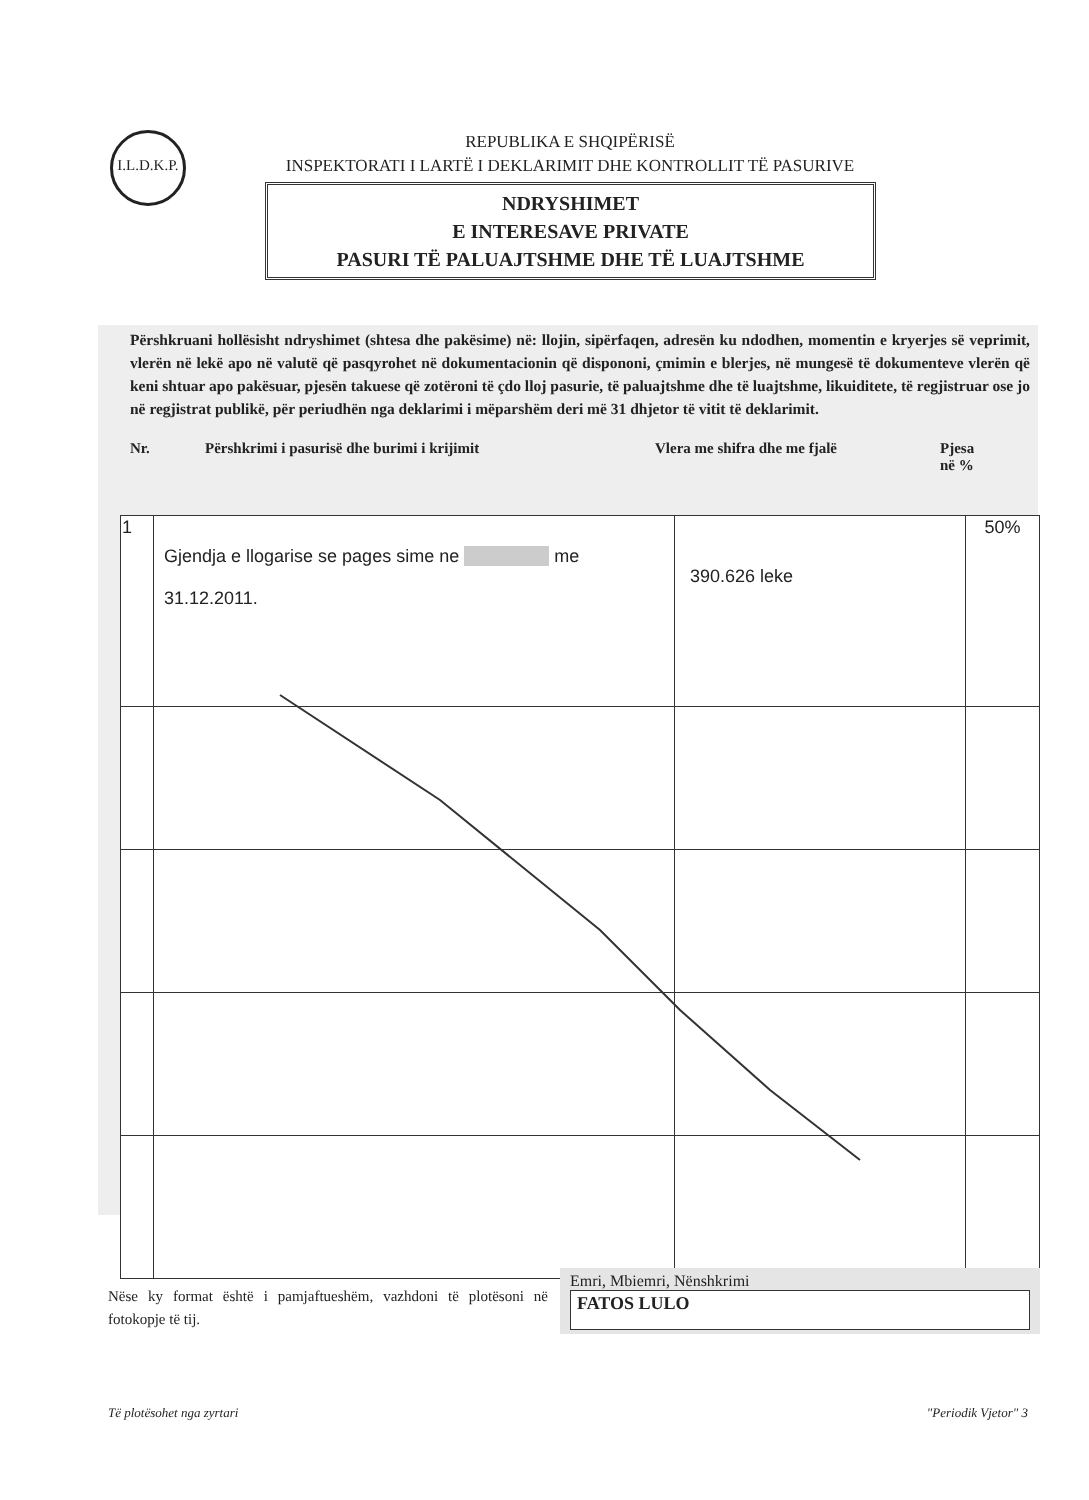I.L.D.K.P.
REPUBLIKA E SHQIPËRISË
INSPEKTORATI I LARTË I DEKLARIMIT DHE KONTROLLIT TË PASURIVE
NDRYSHIMET
E INTERESAVE PRIVATE
PASURI TË PALUAJTSHME DHE TË LUAJTSHME
Përshkruani hollësisht ndryshimet (shtesa dhe pakësime) në: llojin, sipërfaqen, adresën ku ndodhen, momentin e kryerjes së veprimit, vlerën në lekë apo në valutë që pasqyrohet në dokumentacionin që dispononi, çmimin e blerjes, në mungesë të dokumenteve vlerën që keni shtuar apo pakësuar, pjesën takuese që zotëroni të çdo lloj pasurie, të paluajtshme dhe të luajtshme, likuiditete, të regjistruar ose jo në regjistrat publikë, për periudhën nga deklarimi i mëparshëm deri më 31 dhjetor të vitit të deklarimit.
Nr. Përshkrimi i pasurisë dhe burimi i krijimit Vlera me shifra dhe me fjalë Pjesa
në %
| 1 | Gjendja e llogarise se pages sime ne me 31.12.2011. | 390.626 leke | 50% |
Nëse ky format është i pamjaftueshëm, vazhdoni të plotësoni në fotokopje të tij.
Emri, Mbiemri, Nënshkrimi
FATOS LULO
Të plotësohet nga zyrtari "Periodik Vjetor" 3